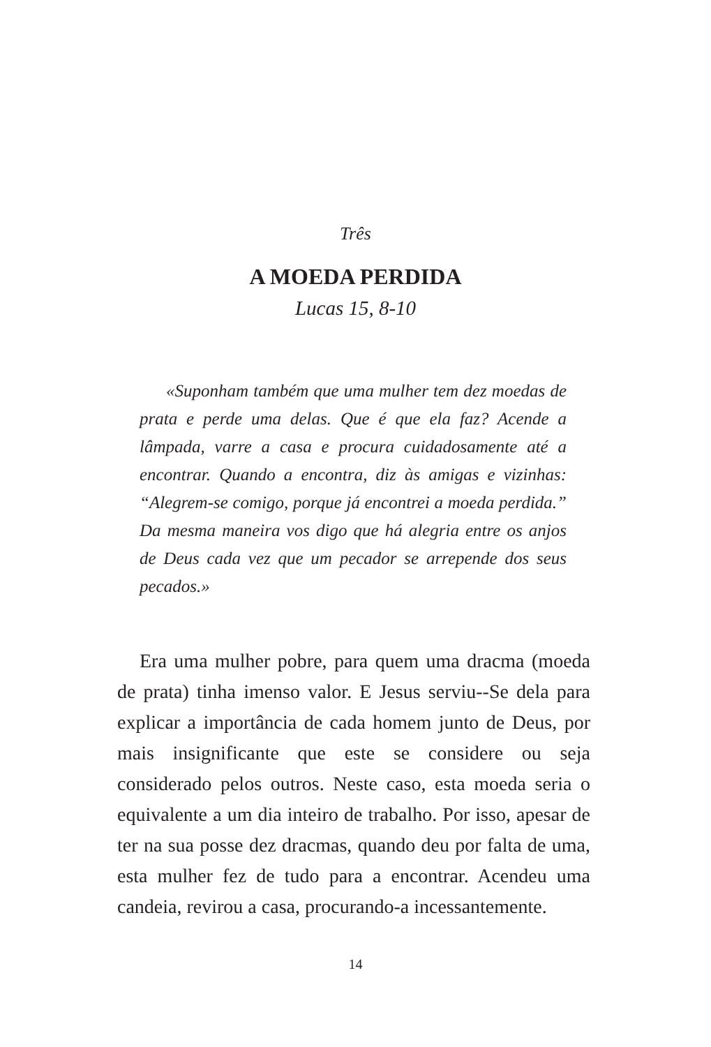Três
A MOEDA PERDIDA
Lucas 15, 8-10
«Suponham também que uma mulher tem dez moedas de prata e perde uma delas. Que é que ela faz? Acende a lâmpada, varre a casa e procura cuidadosamente até a encontrar. Quando a encontra, diz às amigas e vizinhas: “Alegrem-se comigo, porque já encontrei a moeda perdida.” Da mesma maneira vos digo que há alegria entre os anjos de Deus cada vez que um pecador se arrepende dos seus pecados.»
Era uma mulher pobre, para quem uma dracma (moeda de prata) tinha imenso valor. E Jesus serviu--Se dela para explicar a importância de cada homem junto de Deus, por mais insignificante que este se considere ou seja considerado pelos outros. Neste caso, esta moeda seria o equivalente a um dia inteiro de trabalho. Por isso, apesar de ter na sua posse dez dracmas, quando deu por falta de uma, esta mulher fez de tudo para a encontrar. Acendeu uma candeia, revirou a casa, procurando-a incessantemente.
14